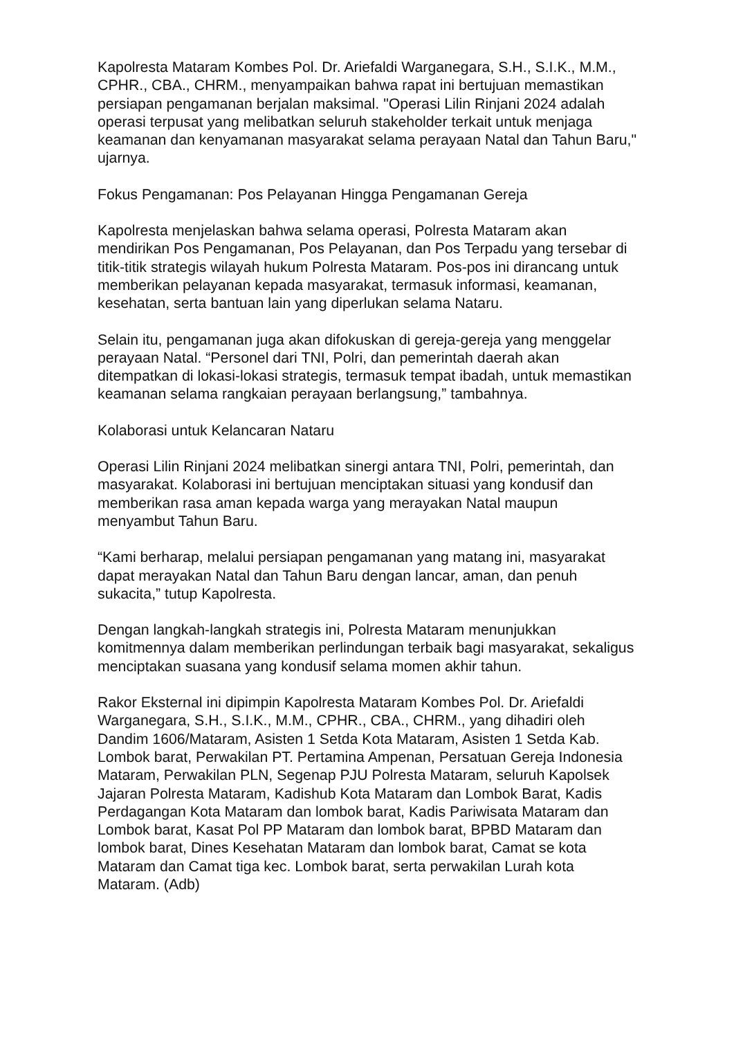Kapolresta Mataram Kombes Pol. Dr. Ariefaldi Warganegara, S.H., S.I.K., M.M., CPHR., CBA., CHRM., menyampaikan bahwa rapat ini bertujuan memastikan persiapan pengamanan berjalan maksimal. "Operasi Lilin Rinjani 2024 adalah operasi terpusat yang melibatkan seluruh stakeholder terkait untuk menjaga keamanan dan kenyamanan masyarakat selama perayaan Natal dan Tahun Baru," ujarnya.
Fokus Pengamanan: Pos Pelayanan Hingga Pengamanan Gereja
Kapolresta menjelaskan bahwa selama operasi, Polresta Mataram akan mendirikan Pos Pengamanan, Pos Pelayanan, dan Pos Terpadu yang tersebar di titik-titik strategis wilayah hukum Polresta Mataram. Pos-pos ini dirancang untuk memberikan pelayanan kepada masyarakat, termasuk informasi, keamanan, kesehatan, serta bantuan lain yang diperlukan selama Nataru.
Selain itu, pengamanan juga akan difokuskan di gereja-gereja yang menggelar perayaan Natal. “Personel dari TNI, Polri, dan pemerintah daerah akan ditempatkan di lokasi-lokasi strategis, termasuk tempat ibadah, untuk memastikan keamanan selama rangkaian perayaan berlangsung,” tambahnya.
Kolaborasi untuk Kelancaran Nataru
Operasi Lilin Rinjani 2024 melibatkan sinergi antara TNI, Polri, pemerintah, dan masyarakat. Kolaborasi ini bertujuan menciptakan situasi yang kondusif dan memberikan rasa aman kepada warga yang merayakan Natal maupun menyambut Tahun Baru.
“Kami berharap, melalui persiapan pengamanan yang matang ini, masyarakat dapat merayakan Natal dan Tahun Baru dengan lancar, aman, dan penuh sukacita,” tutup Kapolresta.
Dengan langkah-langkah strategis ini, Polresta Mataram menunjukkan komitmennya dalam memberikan perlindungan terbaik bagi masyarakat, sekaligus menciptakan suasana yang kondusif selama momen akhir tahun.
Rakor Eksternal ini dipimpin Kapolresta Mataram Kombes Pol. Dr. Ariefaldi Warganegara, S.H., S.I.K., M.M., CPHR., CBA., CHRM., yang dihadiri oleh Dandim 1606/Mataram, Asisten 1 Setda Kota Mataram, Asisten 1 Setda Kab. Lombok barat, Perwakilan PT. Pertamina Ampenan, Persatuan Gereja Indonesia Mataram, Perwakilan PLN, Segenap PJU Polresta Mataram, seluruh Kapolsek Jajaran Polresta Mataram, Kadishub Kota Mataram dan Lombok Barat, Kadis Perdagangan Kota Mataram dan lombok barat, Kadis Pariwisata Mataram dan Lombok barat, Kasat Pol PP Mataram dan lombok barat, BPBD Mataram dan lombok barat, Dines Kesehatan Mataram dan lombok barat, Camat se kota Mataram dan Camat tiga kec. Lombok barat, serta perwakilan Lurah kota Mataram. (Adb)